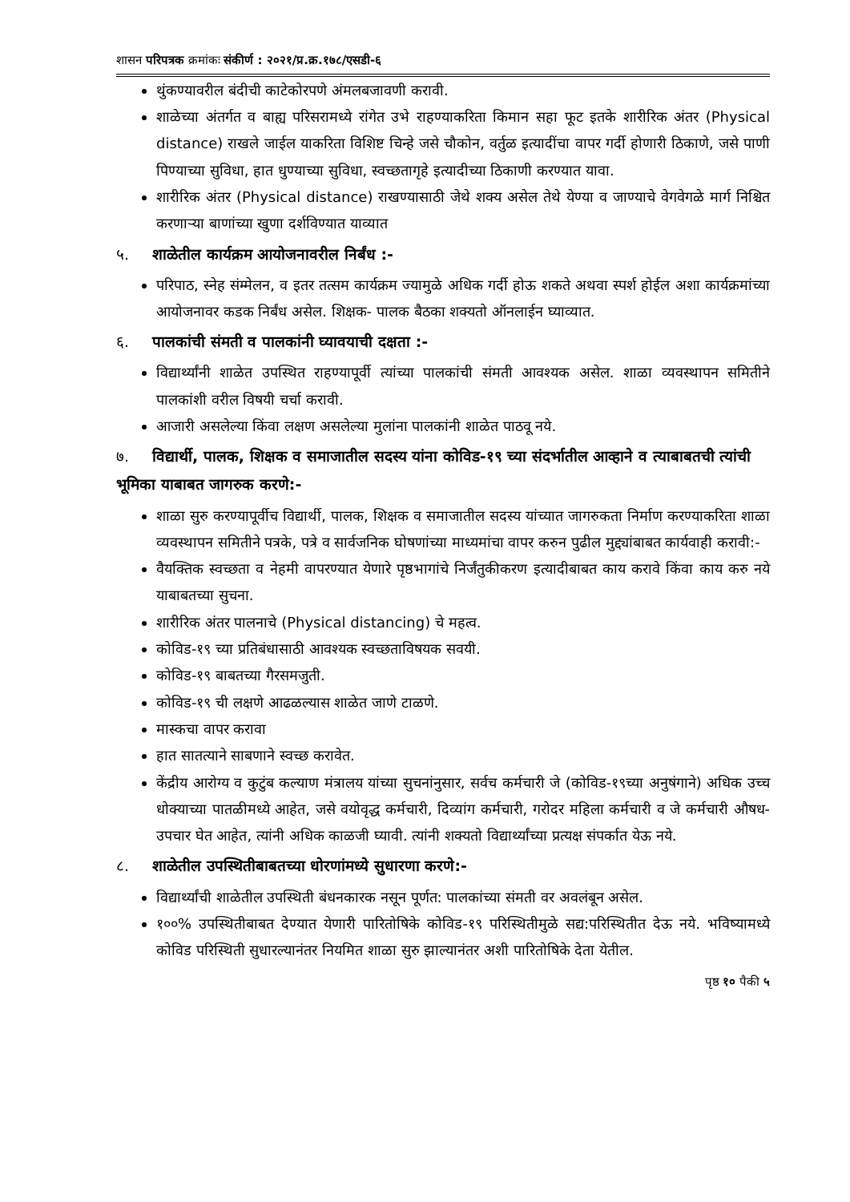शासन परिपत्रक क्रमांकः संकीर्ण : २०२१/प्र.क्र.१७८/एसडी-६
थुंकण्यावरील बंदीची काटेकोरपणे अंमलबजावणी करावी.
शाळेच्या अंतर्गत व बाह्य परिसरामध्ये रांगेत उभे राहण्याकरिता किमान सहा फूट इतके शारीरिक अंतर (Physical distance) राखले जाईल याकरिता विशिष्ट चिन्हे जसे चौकोन, वर्तुळ इत्यादींचा वापर गर्दी होणारी ठिकाणे, जसे पाणी पिण्याच्या सुविधा, हात धुण्याच्या सुविधा, स्वच्छतागृहे इत्यादीच्या ठिकाणी करण्यात यावा.
शारीरिक अंतर (Physical distance) राखण्यासाठी जेथे शक्य असेल तेथे येण्या व जाण्याचे वेगवेगळे मार्ग निश्चित करणाऱ्या बाणांच्या खुणा दर्शविण्यात याव्यात
५. शाळेतील कार्यक्रम आयोजनावरील निर्बंध :-
परिपाठ, स्नेह संम्मेलन, व इतर तत्सम कार्यक्रम ज्यामुळे अधिक गर्दी होऊ शकते अथवा स्पर्श होईल अशा कार्यक्रमांच्या आयोजनावर कडक निर्बंध असेल. शिक्षक- पालक बैठका शक्यतो ऑनलाईन घ्याव्यात.
६. पालकांची संमती व पालकांनी घ्यावयाची दक्षता :-
विद्यार्थ्यांनी शाळेत उपस्थित राहण्यापूर्वी त्यांच्या पालकांची संमती आवश्यक असेल. शाळा व्यवस्थापन समितीने पालकांशी वरील विषयी चर्चा करावी.
आजारी असलेल्या किंवा लक्षण असलेल्या मुलांना पालकांनी शाळेत पाठवू नये.
७. विद्यार्थी, पालक, शिक्षक व समाजातील सदस्य यांना कोविड-१९ च्या संदर्भातील आव्हाने व त्याबाबतची त्यांची भूमिका याबाबत जागरुक करणे:-
शाळा सुरु करण्यापूर्वीच विद्यार्थी, पालक, शिक्षक व समाजातील सदस्य यांच्यात जागरुकता निर्माण करण्याकरिता शाळा व्यवस्थापन समितीने पत्रके, पत्रे व सार्वजनिक घोषणांच्या माध्यमांचा वापर करुन पुढील मुद्द्यांबाबत कार्यवाही करावी:-
वैयक्तिक स्वच्छता व नेहमी वापरण्यात येणारे पृष्ठभागांचे निर्जंतुकीकरण इत्यादीबाबत काय करावे किंवा काय करु नये याबाबतच्या सुचना.
शारीरिक अंतर पालनाचे (Physical distancing) चे महत्व.
कोविड-१९ च्या प्रतिबंधासाठी आवश्यक स्वच्छताविषयक सवयी.
कोविड-१९ बाबतच्या गैरसमजुती.
कोविड-१९ ची लक्षणे आढळल्यास शाळेत जाणे टाळणे.
मास्कचा वापर करावा
हात सातत्याने साबणाने स्वच्छ करावेत.
केंद्रीय आरोग्य व कुटुंब कल्याण मंत्रालय यांच्या सुचनांनुसार, सर्वच कर्मचारी जे (कोविड-१९च्या अनुषंगाने) अधिक उच्च धोक्याच्या पातळीमध्ये आहेत, जसे वयोवृद्ध कर्मचारी, दिव्यांग कर्मचारी, गरोदर महिला कर्मचारी व जे कर्मचारी औषध-उपचार घेत आहेत, त्यांनी अधिक काळजी घ्यावी. त्यांनी शक्यतो विद्यार्थ्यांच्या प्रत्यक्ष संपर्कात येऊ नये.
८. शाळेतील उपस्थितीबाबतच्या धोरणांमध्ये सुधारणा करणे:-
विद्यार्थ्यांची शाळेतील उपस्थिती बंधनकारक नसून पूर्णत: पालकांच्या संमती वर अवलंबून असेल.
१००% उपस्थितीबाबत देण्यात येणारी पारितोषिके कोविड-१९ परिस्थितीमुळे सद्य:परिस्थितीत देऊ नये. भविष्यामध्ये कोविड परिस्थिती सुधारल्यानंतर नियमित शाळा सुरु झाल्यानंतर अशी पारितोषिके देता येतील.
पृष्ठ १० पैकी ५